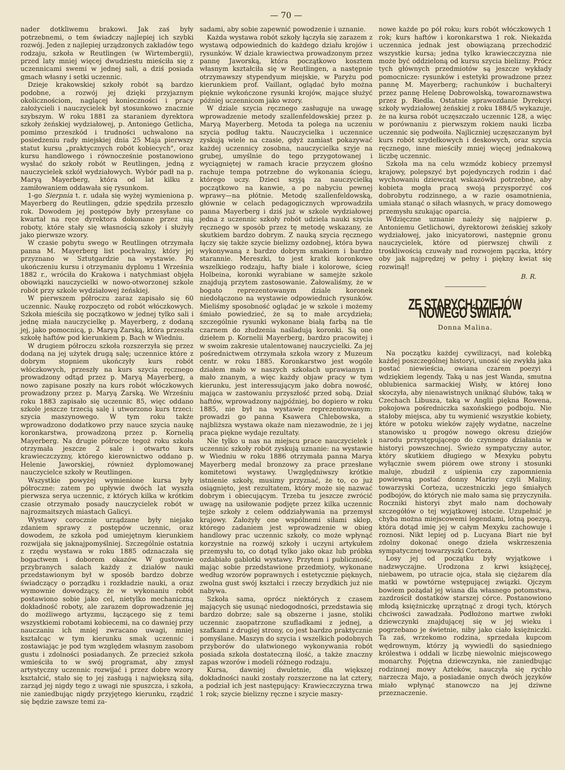— 70 —
nader dotkliwemu brakowi. Jak zaś były potrzebnemi, o tem świadczy najlepiej ich szybki rozwój. Jeden z najlepiej urządzonych zakładów tego rodzaju, szkoła w Reutlingen (w Wirtembergii), przed laty mniej więcej dwudziestu mieściła się z uczennicami swemi w jednej sali, a dziś posiada gmach własny i setki uczennic.
Dzieje krakowskiej szkoły robót są bardzo podobne, a rozwój jej dzięki przyjaznym okolicznościom, naglącej konieczności i pracy założycieli i nauczycielek był stosunkowo znacznie szybszym. W roku 1881 za staraniem dyrektora szkoły żeńskiej wydziałowej, p. Antoniego Getlicha, pomimo przeszkód i trudności uchwalono na posiedzeniu rady miejskiej dnia 25 Maja pierwszy statut kursu „praktycznych robót kobiecych", oraz kursu handlowego i równocześnie postanowiono wysłać do szkoły robót w Reutlingen, jedną z nauczycielek szkół wydziałowych. Wybór padł na p. Maryą Mayerberg, która od lat kilku z zamiłowaniem oddawała się rysunkom.
1-go Sierpnia t. r. udała się wyżej wymieniona p. Mayerberg do Reutlingen, gdzie spędziła przeszło rok. Dowodem jej postępów były przesyłane co kwartał na ręce dyrektora dokonane przez nią roboty, które stały się własnością szkoły i służyły jako pierwsze wzory.
W czasie pobytu swego w Reutlingen otrzymała panna M. Mayerberg list pochwalny, który jej przyznano w Sztutgardzie na wystawie. Po ukończeniu kursu i otrzymaniu dyplomu 1 Września 1882 r., wróciła do Krakowa i natychmiast objęła obowiązki nauczycielki w nowo-otworzonej szkole robót przy szkole wydziałowej żeńskiej.
W pierwszem półroczu zaraz zapisało się 60 uczennic. Naukę rozpoczęto od robót włóczkowych. Szkoła mieściła się początkowo w jednej tylko sali i jednę miała nauczycielkę p. Mayerberg, z dodaną jej, jako pomocnicą, p. Maryą Żarską, która przeszła szkołę haftów pod kierunkiem p. Bach w Wiedniu.
W drugiem półroczu szkoła rozszerzyła się przez dodaną na jej użytek drugą salę; uczennice które z dobrym stopniem ukończyły kurs robót włóczkowych, przeszły na kurs szycia ręcznego prowadzony odtąd przez p. Maryą Mayerberg, a nowo zapisane poszły na kurs robót włóczkowych prowadzony przez p. Maryą Żarską. We Wrześniu roku 1883 zapisało się uczennic 85, więc oddano szkole jeszcze trzecią salę i utworzono kurs trzeci: szycia maszynowego. W tym roku także wprowadzono dodatkowo przy nauce szycia naukę koronkarstwa, prowadzoną przez p. Kornelią Mayerberg. Na drugie półrocze tegoż roku szkoła otrzymała jeszcze 2 sale i otwarto kurs krawieczczyzny, którego kierownictwo oddano p. Helenie Jaworskiej, również dyplomowanej nauczycielce szkoły w Reutlingen.
Wszystkie powyżej wymienione kursa były półroczne: zatem po upływie dwóch lat wyszła pierwsza serya uczennic, z których kilka w krótkim czasie otrzymało posady nauczycielek robót w najrozmaitszych miastach Galicyi.
Wystawy corocznie urządzane były niejako zdaniem sprawy z postępów uczennic, oraz dowodem, że szkoła pod umiejętnym kierunkiem rozwijała się jaknajpomyślniej. Szczególnie ostatnia z rzędu wystawa w roku 1885 odznaczała się bogactwem i doborem okazów. W gustownie przybranych salach każdy z działów nauki przedstawionym był w sposób bardzo dobrze świadczący o porządku i rozkładzie nauki, a oraz wymownie dowodzący, że w wykonaniu robót postawiono sobie jako cel, nietylko mechaniczną dokładność roboty, ale zarazem doprowadzenie jej do możliwego artyzmu, łączącego się z temi wszystkiemi robotami kobiecemi, na co dawniej przy nauczaniu ich mniej zwracano uwagi, mniej kształcąc w tym kierunku smak uczennic i zostawiając je pod tym względem własnym zasobom gustu i zdolności posiadanych. Że przecież szkoła wmieściła to w swój programat, aby zmysł artystyczny uczennic rozwijać i przez dobre wzory kształcić, stało się to jej zasługą i największą siłą, zarząd jej nigdy tego z uwagi nie spuszcza, i szkoła, nie zaniedbując nigdy przyjętego kierunku, rządzić się będzie zawsze temi za-
sadami, aby sobie zapewnić powodzenie i uznanie.
Każda wystawa robót szkoły łączyła się zarazem z wystawą odpowiednich do każdego działu krojów i rysunków. W dziale krawiectwa prowadzonym przez pannę Jaworską, która początkowo kosztem własnym kształciła się w Reutlingen, a następnie otrzymawszy stypendyum miejskie, w Paryżu pod kierunkiem prof. Vaillant, oglądać było można pięknie wykończone rysunki krojów, mające służyć później uczennicom jako wzory.
W dziale szycia ręcznego zasługuje na uwagę wprowadzenie metody szallenfeldowskiej przez p. Maryą Mayerberg. Metoda ta polega na uczeniu szycia podług taktu. Nauczycielka i uczennice zyskują wiele na czasie, gdyż zamiast pokazywać każdej uczennicy zosobna, nauczycielka szyje na grubej, umyślnie do tego przygotowanej i wyciągniętej w ramach kracie przyczem głośno rachuje tempa potrzebne do wykonania ściegu, którego uczy. Dzieci szyją za nauczycielką początkowo na kanwie, a po nabyciu pewnej wprawy—na płótnie. Metodę szallenfeldowską, głównie w celach pedagogicznych wprowadziła panna Mayerberg i dziś już w szkole wydziałowej jedna z uczennic szkoły robót udziela nauki szycia ręcznego w sposób przez tę metodę wskazany, ze skutkiem bardzo dobrym. Z nauką szycia ręcznego łączy się także szycie bielizny ozdobnej, która bywa wykonywaną z bardzo dobrym smakiem i bardzo starannie. Mereszki, to jest kratki koronkowe wszelkiego rodzaju, hafty białe i kolorowe, ścieg Holbeina, koronki wyrabiane w samejże szkole znajdują przytem zastosowanie. Żałowaliśmy, że w bogato reprezentowanym dziale koronek niedołączono na wystawie odpowiednich rysunków. Mieliśmy sposobność oglądać je w szkole i możemy śmiało powiedzieć, że są to małe arcydzieła; szczególnie rysunki wykonane białą farbą na tle czarnem do złudzenia naśladują koronki. Są one dziełem p. Kornelii Mayerberg, bardzo pracowitej i w swoim zakresie utalentowanej nauczycielki. Za jej pośrednictwem otrzymała szkoła wzory z Muzeum centr. w roku 1885. Koronkarstwo jest wogóle działem mało w naszych szkołach uprawianym i mało znanym, a więc każdy objaw pracy w tym kierunku, jest interessującym jako dobra nowość, mająca w zastowaniu przyszłość przed sobą. Dział haftów, wprowadzony najpóźniej, bo dopiero w roku 1885, nie był na wystawie reprezentowanym: prowadzi go panna Ksawera Chlebowska, a najbliższa wystawa okaże nam niezawodnie, że i jej praca piękne wydaje rezultaty.
Nie tylko u nas na miejscu prace nauczycielek i uczennic szkoły robót zyskują uznanie: na wystawie w Wiedniu w roku 1886 otrzymała panna Marya Mayerberg medal bronzowy za prace przesłane komitetowi wystawy. Uwzględniwszy krótkie istnienie szkoły, musimy przyznać, że to, co już osiągnięto, jest rezultatem, który może się nazwać dobrym i obiecującym. Trzeba tu jeszcze zwrócić uwagę na usiłowanie podjęte przez kilka uczennic tejże szkoły z celem oddziaływania na przemysł krajowy. Założyły one wspólnemi siłami sklep, którego zadaniem jest wprowadzenie w obieg handlowy prac uczennic szkoły, co może wpłynąć korzystnie na rozwój szkoły i uczyni artykułem przemysłu to, co dotąd tylko jako okaz lub próbka ozdabiało gablotki wystawy. Przytem i publiczność, mając sobie przedstawione przedmioty, wykonane według wzorów poprawnych i estetycznie pięknych, zwolna gust swój kształci i rzeczy brzydkich już nie nabywa.
Szkoła sama, oprócz niektórych z czasem mających się usunąć niedogodności, przedstawia się bardzo dobrze; sale są obszerne i jasne, stoliki uczennic zaopatrzone szufladkami z jednej, a szafkami z drugiej strony, co jest bardzo praktycznie pomyślane. Maszyn do szycia i wszelkich podobnych przyborów do ułatwionego wykonywania robót posiada szkoła dostateczną ilość, a także znaczny zapas wzorów i modeli różnego rodzaju.
Kursa, dawniej dwuletnie, dla większej dokładności nauki zostały rozszerzone na lat cztery, a podział ich jest następujący: Krawieczczyzna trwa 1 rok; szycie bielizny ręczne i szycie maszy-
nowe każde po pół roku; kurs robót włóczkowych 1 rok; kurs haftów i koronkarstwa 1 rok. Niekażda uczennica jednak jest obowiązaną przechodzić wszystkie kursa; jedna tylko krawieczczyzna nie może być oddzieloną od kursu szycia bielizny. Prócz tych głównych przedmiotów są jeszcze wykłady pomocnicze: rysunków i estetyki prowadzone przez pannę M. Mayerberg; rachunków i buchalteryi przez pannę Helenę Dobrowolską, towaroznawstwa przez p. Riedla. Ostatnie sprawozdanie Dyrekcyi szkoły wydziałowej żeńskiej z roku 1884/5 wykazuje, że na kursa robót uczęszczało uczennic 128, a więc w porównaniu z pierwszym rokiem nauki liczba uczennic się podwoiła. Najliczniej uczęszczanym był kurs robót szydełkowych i deskowych, oraz szycia ręcznego, inne mieściły mniej więcej jednakową liczbę uczennic.
Szkoła ma na celu wzmódz kobiecy przemysł krajowy, polepszyć byt pojedynczych rodzin i dać wychowaniu dziewcząt wskazówki potrzebne, aby kobieta mogła pracą swoją przysporzyć coś dobrobytu rodzinnego, a w razie osamotnienia, umiała stanąć o siłach własnych, w pracy domowego przemysłu szukając oparcia.
Wdzięczne uznanie należy się najpierw p. Antoniemu Getlichowi, dyrektorowi żeńskiej szkoły wydziałowej, jako inicyatorowi, następnie gronu nauczycielek, które od pierwszej chwili z troskliwością czuwały nad rozwojem pączka, który oby jak najprędzej w pełny i piękny kwiat się rozwinął!
B. R.
ZE STARYCH DZIEJÓW NOWEGO ŚWIATA.
Donna Malina.
Na początku każdej cywilizacyi, nad kolebką każdej poszczególnej historyi, unosić się zwykła jaka postać niewieścia, owiana czarem poezyi i wdziękiem legendy. Taką u nas jest Wanda, smutna oblubienica sarmackiej Wisły, w której łono skoczyła, aby nienawistnych uniknąć ślubów, taką w Czechach Libusza, taką w Anglii piękna Rowena, pokojowa pośredniczka saxońskiego podboju. Nie stałoby miejsca, aby tu wymienić wszystkie kobiety, które w potoku wieków zajęły wydatne, naczelne stanowisko u progów nowego okresu dziejów narodu przystępującego do czynnego działania w historyi powszechnej. Świeżo sympatyczny autor, który skutkiem długiego w Mexyku pobytu wyłącznie swem piórem owe strony i stosunki maluje, zbudził z uśpienia czy zapomnienia powiewną postać donny Mariny czyli Maliny, towarzyski Corteza, uczestniczki jego śmiałych podbojów, do których nie mało sama się przyczyniła. Roczniki historyi zbyt mało nam dochowały szczegółów o tej wyjątkowej istocie. Uzupełnić je chyba można miejscowemi legendami, lotną poezyą, która dotąd imię jej w całym Mexyku zachowuje i roznosi. Nikt lepiej od p. Lucyana Biart nie był zdolny dokonać onego dzieła wskrzeszenia sympatycznej towarzyszki Corteza.
Losy jej od początku były wyjątkowe i nadzwyczajne. Urodzona z krwi książęcej, niebawem, po utracie ojca, stała się ciężarem dla matki w powtórne wstępującej związki. Ojczym bowiem pożądał jej wiana dla własnego potomstwa, zazdrościł dostatków starszej córce. Postanowiono młodą księżniczkę uprzątnąć z drogi tych, których chciwości zawadzała. Podłożono martwe zwłoki dziewczynki znajdującej się w jej wieku i pogrzebano je świetnie, niby jako ciało księżniczki. Ta zaś, wrzekomo rodzina, sprzedała kupcom wędrownym, którzy ją wywiedli do sąsiedniego królestwa i oddali w liczbę niewolnic miejscowego monarchy. Pojętna dziewczynka, nie zaniedbując rodzinnej mowy Azteków, nauczyła się rychło narzecza Majo, a posiadanie onych dwóch języków miało wpłynąć stanowczo na jej dziwne przeznaczenie.